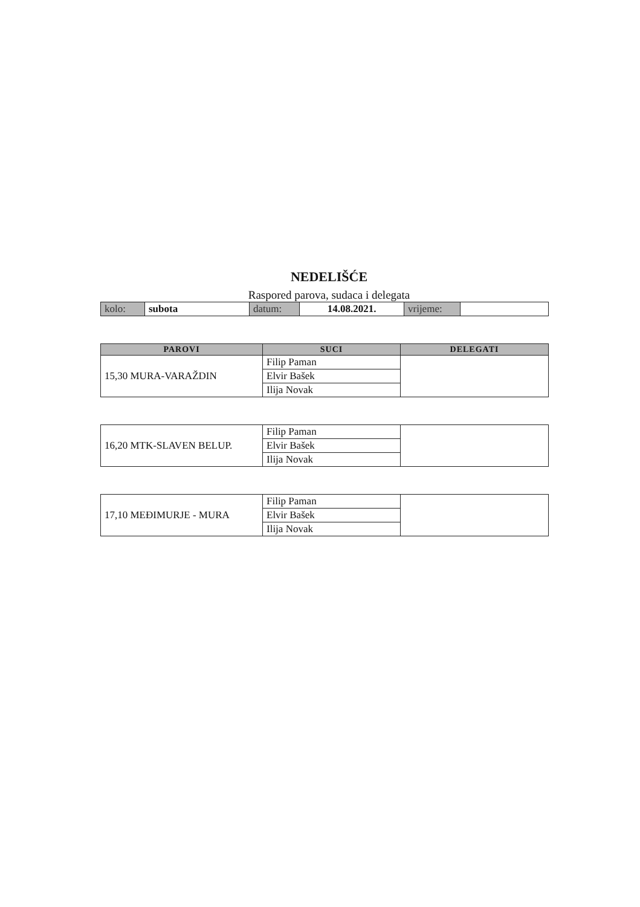NEDELIŠĆE
Raspored parova, sudaca i delegata
| kolo: | subota | datum: | 14.08.2021. | vrijeme: | |
| PAROVI | SUCI | DELEGATI |
| --- | --- | --- |
| 15,30 MURA-VARAŽDIN | Filip Paman | |
| | Elvir Bašek | |
| | Ilija Novak | |
| 16,20 MTK-SLAVEN BELUP. | Filip Paman | |
| | Elvir Bašek | |
| | Ilija Novak | |
| 17,10 MEĐIMURJE - MURA | Filip Paman | |
| | Elvir Bašek | |
| | Ilija Novak | |